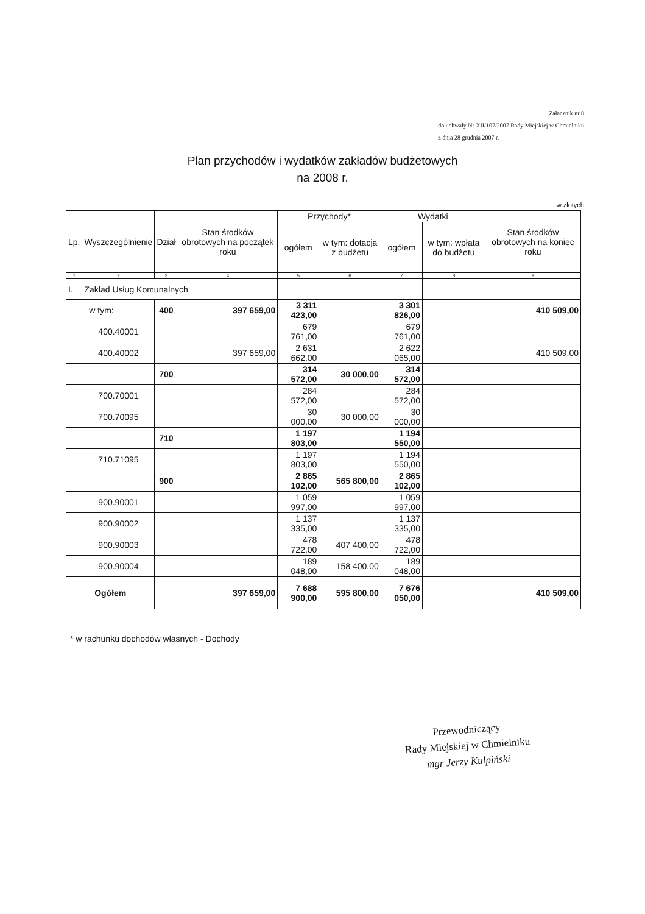Załacznik nr 8
do uchwały Nr XII/107/2007 Rady Miejskiej w Chmielniku
z dnia 28 grudnia 2007 r.
Plan przychodów i wydatków zakładów budżetowych
na 2008 r.
w złotych
| Lp. | Wyszczególnienie | Dział | Stan środków obrotowych na początek roku | Przychody* | | Wydatki | | Stan środków obrotowych na koniec roku |
| --- | --- | --- | --- | --- | --- | --- | --- | --- |
| | | | | ogółem | w tym: dotacja z budżetu | ogółem | w tym: wpłata do budżetu | |
| 1 | 2 | 3 | 4 | 5 | 6 | 7 | 8 | 9 |
| I. | Zakład Usług Komunalnych | | | | | | | |
| | w tym: | 400 | 397 659,00 | 3 311 423,00 | | 3 301 826,00 | | 410 509,00 |
| | 400.40001 | | | 679 761,00 | | 679 761,00 | | |
| | 400.40002 | | 397 659,00 | 2 631 662,00 | | 2 622 065,00 | | 410 509,00 |
| | | 700 | | 314 572,00 | 30 000,00 | 314 572,00 | | |
| | 700.70001 | | | 284 572,00 | | 284 572,00 | | |
| | 700.70095 | | | 30 000,00 | 30 000,00 | 30 000,00 | | |
| | | 710 | | 1 197 803,00 | | 1 194 550,00 | | |
| | 710.71095 | | | 1 197 803,00 | | 1 194 550,00 | | |
| | | 900 | | 2 865 102,00 | 565 800,00 | 2 865 102,00 | | |
| | 900.90001 | | | 1 059 997,00 | | 1 059 997,00 | | |
| | 900.90002 | | | 1 137 335,00 | | 1 137 335,00 | | |
| | 900.90003 | | | 478 722,00 | 407 400,00 | 478 722,00 | | |
| | 900.90004 | | | 189 048,00 | 158 400,00 | 189 048,00 | | |
| Ogółem | | | 397 659,00 | 7 688 900,00 | 595 800,00 | 7 676 050,00 | | 410 509,00 |
* w rachunku dochodów własnych - Dochody
Przewodniczący
Rady Miejskiej w Chmielniku
mgr Jerzy Kulpiński